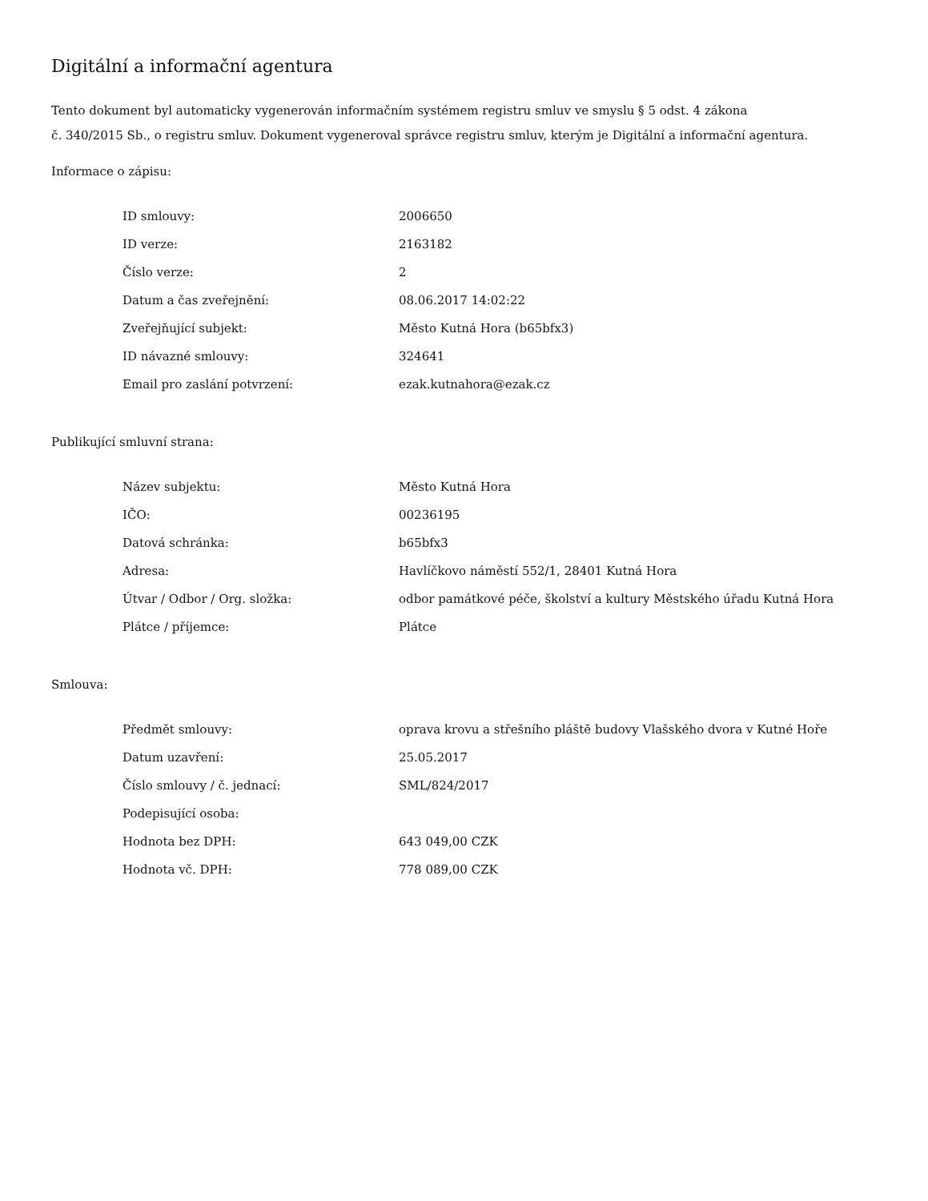Digitální a informační agentura
Tento dokument byl automaticky vygenerován informačním systémem registru smluv ve smyslu § 5 odst. 4 zákona
č. 340/2015 Sb., o registru smluv. Dokument vygeneroval správce registru smluv, kterým je Digitální a informační agentura.
Informace o zápisu:
| ID smlouvy: | 2006650 |
| ID verze: | 2163182 |
| Číslo verze: | 2 |
| Datum a čas zveřejnění: | 08.06.2017 14:02:22 |
| Zveřejňující subjekt: | Město Kutná Hora (b65bfx3) |
| ID návazné smlouvy: | 324641 |
| Email pro zaslání potvrzení: | ezak.kutnahora@ezak.cz |
Publikující smluvní strana:
| Název subjektu: | Město Kutná Hora |
| IČO: | 00236195 |
| Datová schránka: | b65bfx3 |
| Adresa: | Havlíčkovo náměstí 552/1, 28401 Kutná Hora |
| Útvar / Odbor / Org. složka: | odbor památkové péče, školství a kultury Městského úřadu Kutná Hora |
| Plátce / příjemce: | Plátce |
Smlouva:
| Předmět smlouvy: | oprava krovu a střešního pláště budovy Vlašského dvora v Kutné Hoře |
| Datum uzavření: | 25.05.2017 |
| Číslo smlouvy / č. jednací: | SML/824/2017 |
| Podepisující osoba: | |
| Hodnota bez DPH: | 643 049,00 CZK |
| Hodnota vč. DPH: | 778 089,00 CZK |